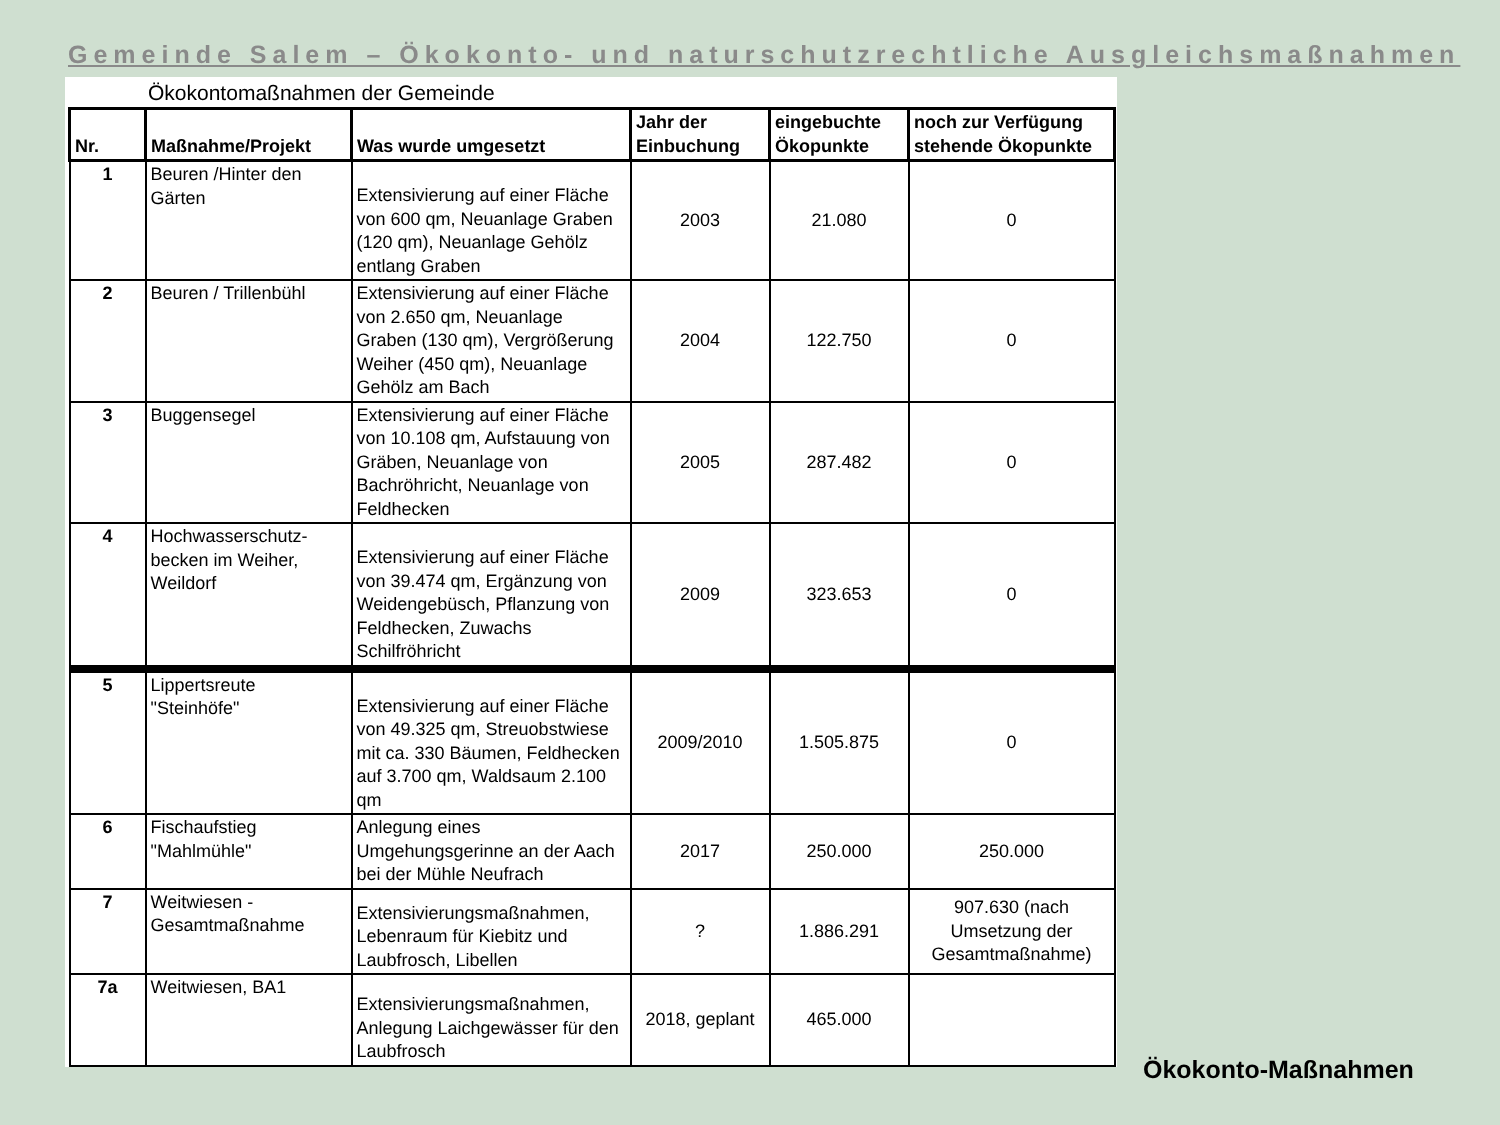Gemeinde Salem – Ökokonto- und naturschutzrechtliche Ausgleichsmaßnahmen
Ökokontomaßnahmen der Gemeinde
| Nr. | Maßnahme/Projekt | Was wurde umgesetzt | Jahr der Einbuchung | eingebuchte Ökopunkte | noch zur Verfügung stehende Ökopunkte |
| --- | --- | --- | --- | --- | --- |
| 1 | Beuren /Hinter den Gärten | Extensivierung auf einer Fläche von 600 qm, Neuanlage Graben (120 qm), Neuanlage Gehölz entlang Graben | 2003 | 21.080 | 0 |
| 2 | Beuren / Trillenbühl | Extensivierung auf einer Fläche von 2.650 qm, Neuanlage Graben (130 qm), Vergrößerung Weiher (450 qm), Neuanlage Gehölz am Bach | 2004 | 122.750 | 0 |
| 3 | Buggensegel | Extensivierung auf einer Fläche von 10.108 qm, Aufstauung von Gräben, Neuanlage von Bachröhricht, Neuanlage von Feldhecken | 2005 | 287.482 | 0 |
| 4 | Hochwasserschutz-becken im Weiher, Weildorf | Extensivierung auf einer Fläche von 39.474 qm, Ergänzung von Weidengebüsch, Pflanzung von Feldhecken, Zuwachs Schilfröhricht | 2009 | 323.653 | 0 |
| 5 | Lippertsreute "Steinhöfe" | Extensivierung auf einer Fläche von 49.325 qm, Streuobstwiese mit ca. 330 Bäumen, Feldhecken auf 3.700 qm, Waldsaum 2.100 qm | 2009/2010 | 1.505.875 | 0 |
| 6 | Fischaufstieg "Mahlmühle" | Anlegung eines Umgehungsgerinne an der Aach bei der Mühle Neufrach | 2017 | 250.000 | 250.000 |
| 7 | Weitwiesen - Gesamtmaßnahme | Extensivierungsmaßnahmen, Lebenraum für Kiebitz und Laubfrosch, Libellen | ? | 1.886.291 | 907.630 (nach Umsetzung der Gesamtmaßnahme) |
| 7a | Weitwiesen, BA1 | Extensivierungsmaßnahmen, Anlegung Laichgewässer für den Laubfrosch | 2018, geplant | 465.000 | |
Ökokonto-Maßnahmen